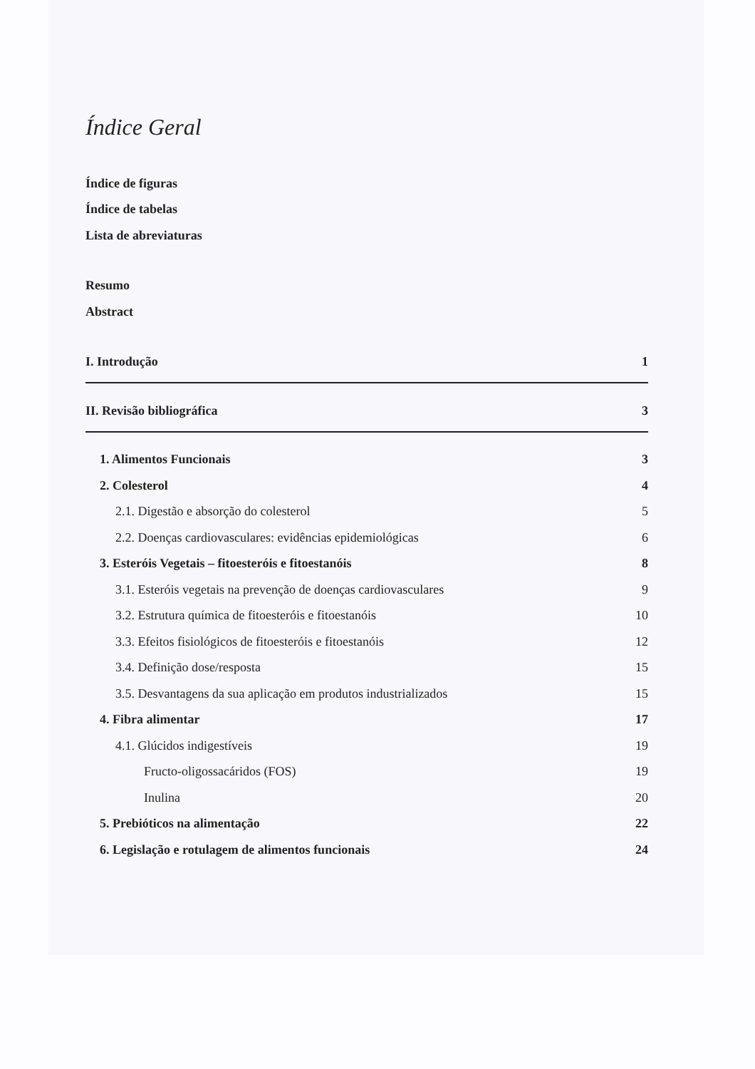Índice Geral
Índice de figuras
Índice de tabelas
Lista de abreviaturas
Resumo
Abstract
I. Introdução 1
II. Revisão bibliográfica 3
1. Alimentos Funcionais 3
2. Colesterol 4
2.1. Digestão e absorção do colesterol 5
2.2. Doenças cardiovasculares: evidências epidemiológicas 6
3. Esteróis Vegetais – fitoesteróis e fitoestanóis 8
3.1. Esteróis vegetais na prevenção de doenças cardiovasculares 9
3.2. Estrutura química de fitoesteróis e fitoestanóis 10
3.3. Efeitos fisiológicos de fitoesteróis e fitoestanóis 12
3.4. Definição dose/resposta 15
3.5. Desvantagens da sua aplicação em produtos industrializados 15
4. Fibra alimentar 17
4.1. Glúcidos indigestíveis 19
Fructo-oligossacáridos (FOS) 19
Inulina 20
5. Prebióticos na alimentação 22
6. Legislação e rotulagem de alimentos funcionais 24